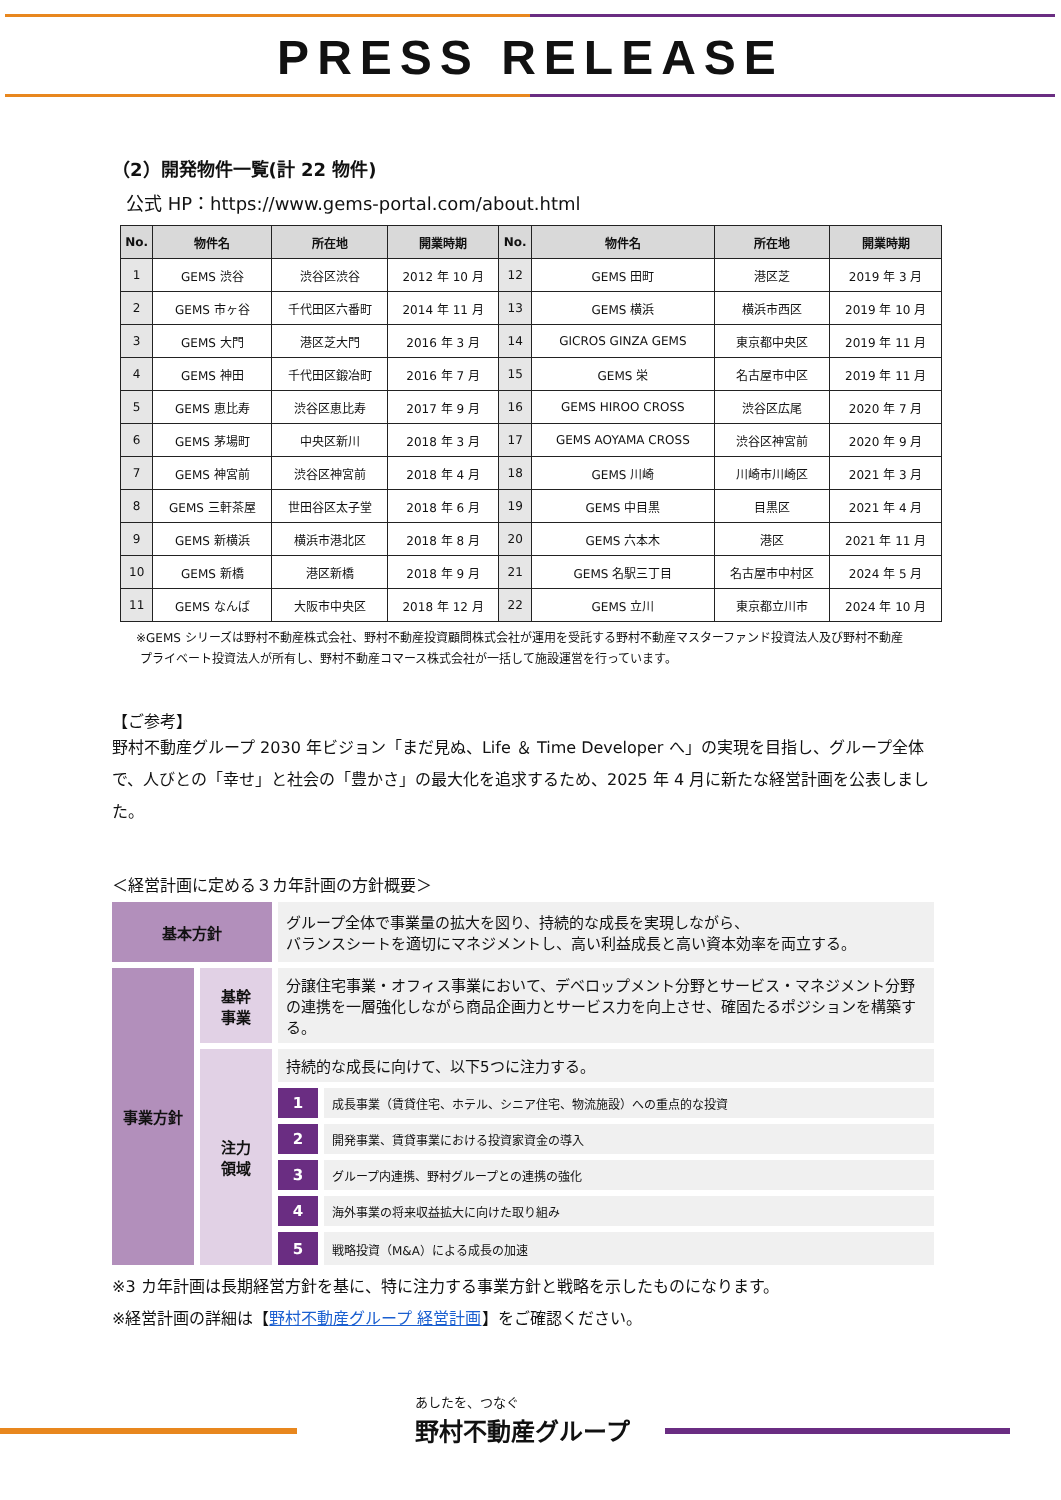PRESS RELEASE
（2）開発物件一覧(計 22 物件)
公式 HP：https://www.gems-portal.com/about.html
| No. | 物件名 | 所在地 | 開業時期 | No. | 物件名 | 所在地 | 開業時期 |
| --- | --- | --- | --- | --- | --- | --- | --- |
| 1 | GEMS 渋谷 | 渋谷区渋谷 | 2012 年 10 月 | 12 | GEMS 田町 | 港区芝 | 2019 年 3 月 |
| 2 | GEMS 市ヶ谷 | 千代田区六番町 | 2014 年 11 月 | 13 | GEMS 横浜 | 横浜市西区 | 2019 年 10 月 |
| 3 | GEMS 大門 | 港区芝大門 | 2016 年 3 月 | 14 | GICROS GINZA GEMS | 東京都中央区 | 2019 年 11 月 |
| 4 | GEMS 神田 | 千代田区鍛冶町 | 2016 年 7 月 | 15 | GEMS 栄 | 名古屋市中区 | 2019 年 11 月 |
| 5 | GEMS 恵比寿 | 渋谷区恵比寿 | 2017 年 9 月 | 16 | GEMS HIROO CROSS | 渋谷区広尾 | 2020 年 7 月 |
| 6 | GEMS 茅場町 | 中央区新川 | 2018 年 3 月 | 17 | GEMS AOYAMA CROSS | 渋谷区神宮前 | 2020 年 9 月 |
| 7 | GEMS 神宮前 | 渋谷区神宮前 | 2018 年 4 月 | 18 | GEMS 川崎 | 川崎市川崎区 | 2021 年 3 月 |
| 8 | GEMS 三軒茶屋 | 世田谷区太子堂 | 2018 年 6 月 | 19 | GEMS 中目黒 | 目黒区 | 2021 年 4 月 |
| 9 | GEMS 新横浜 | 横浜市港北区 | 2018 年 8 月 | 20 | GEMS 六本木 | 港区 | 2021 年 11 月 |
| 10 | GEMS 新橋 | 港区新橋 | 2018 年 9 月 | 21 | GEMS 名駅三丁目 | 名古屋市中村区 | 2024 年 5 月 |
| 11 | GEMS なんば | 大阪市中央区 | 2018 年 12 月 | 22 | GEMS 立川 | 東京都立川市 | 2024 年 10 月 |
※GEMS シリーズは野村不動産株式会社、野村不動産投資顧問株式会社が運用を受託する野村不動産マスターファンド投資法人及び野村不動産
プライベート投資法人が所有し、野村不動産コマース株式会社が一括して施設運営を行っています。
【ご参考】
野村不動産グループ 2030 年ビジョン「まだ見ぬ、Life ＆ Time Developer へ」の実現を目指し、グループ全体で、人びとの「幸せ」と社会の「豊かさ」の最大化を追求するため、2025 年 4 月に新たな経営計画を公表しました。
＜経営計画に定める３カ年計画の方針概要＞
| 基本方針 | | グループ全体で事業量の拡大を図り、持続的な成長を実現しながら、 バランスシートを適切にマネジメントし、高い利益成長と高い資本効率を両立する。 | |
| 事業方針 | 基幹 事業 | 分譲住宅事業・オフィス事業において、デベロップメント分野とサービス・マネジメント分野の連携を一層強化しながら商品企画力とサービス力を向上させ、確固たるポジションを構築する。 | |
| | 注力 領域 | 持続的な成長に向けて、以下5つに注力する。 | |
| | | 1 | 成長事業（賃貸住宅、ホテル、シニア住宅、物流施設）への重点的な投資 |
| | | 2 | 開発事業、賃貸事業における投資家資金の導入 |
| | | 3 | グループ内連携、野村グループとの連携の強化 |
| | | 4 | 海外事業の将来収益拡大に向けた取り組み |
| | | 5 | 戦略投資（M&A）による成長の加速 |
※3 カ年計画は長期経営方針を基に、特に注力する事業方針と戦略を示したものになります。
※経営計画の詳細は【野村不動産グループ 経営計画】をご確認ください。
あしたを、つなぐ
野村不動産グループ